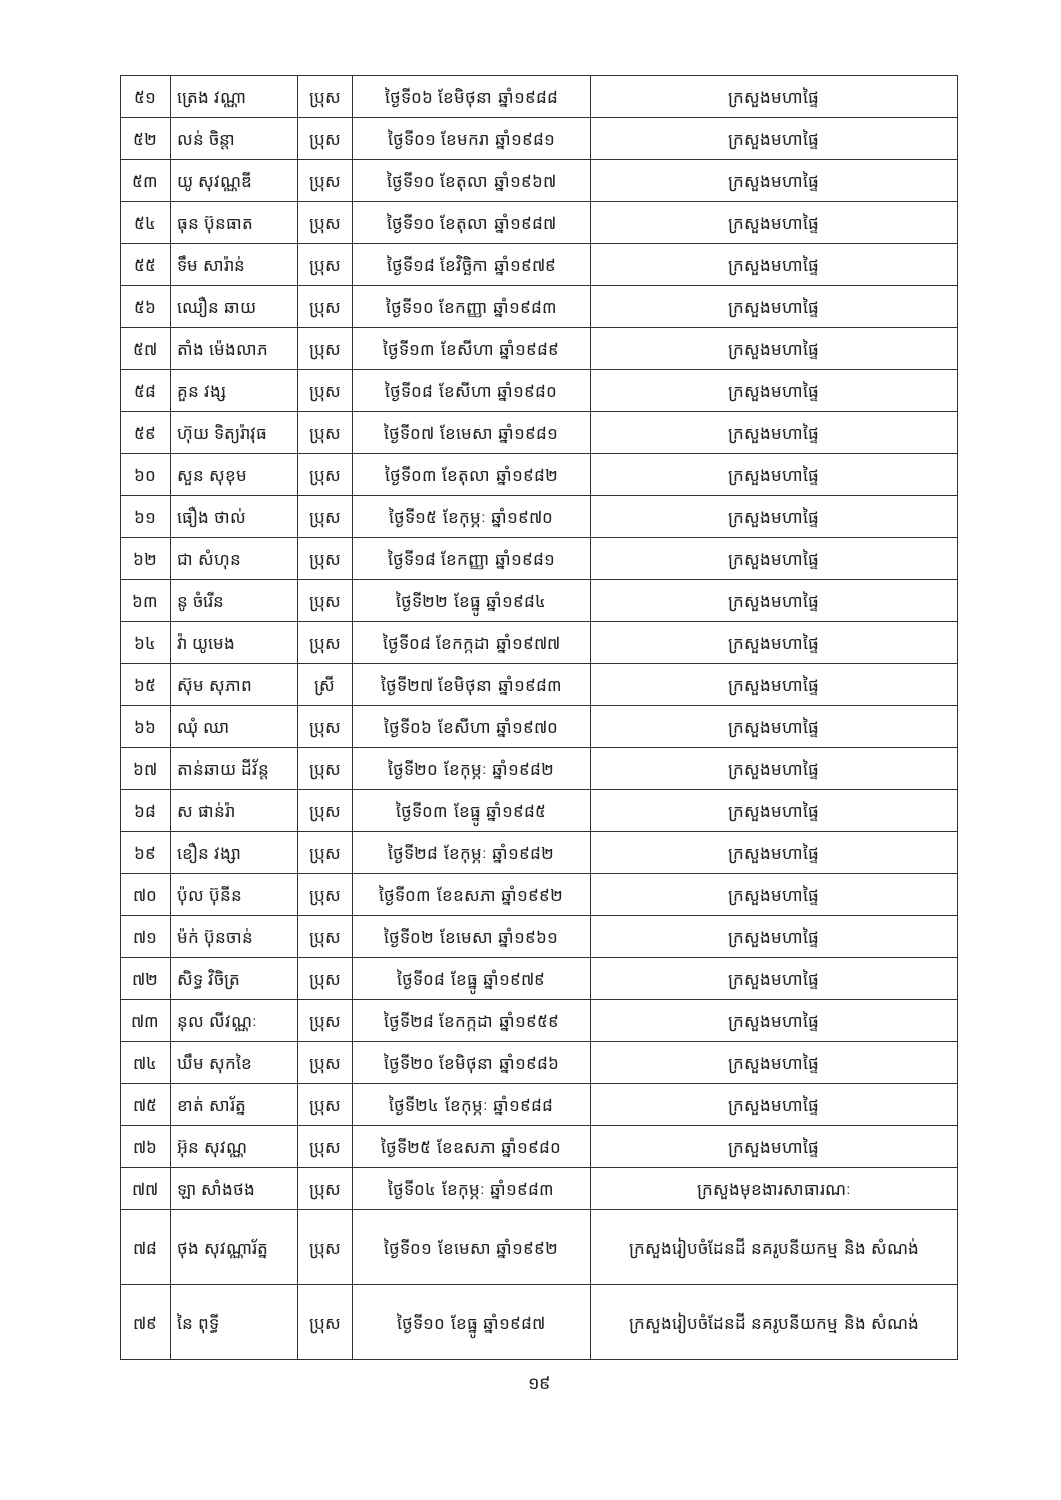| ៥១ | ត្រេង វណ្ណា | ប្រុស | ថ្ងៃទី០៦ ខែមិថុនា ឆ្នាំ១៩៨៨ | ក្រសួងមហាផ្ទៃ |
| ៥២ | លន់ ចិន្តា | ប្រុស | ថ្ងៃទី០១ ខែមករា ឆ្នាំ១៩៨១ | ក្រសួងមហាផ្ទៃ |
| ៥៣ | យូ សុវណ្ណឌី | ប្រុស | ថ្ងៃទី១០ ខែតុលា ឆ្នាំ១៩៦៧ | ក្រសួងមហាផ្ទៃ |
| ៥៤ | ធុន ប៊ុនធាត | ប្រុស | ថ្ងៃទី១០ ខែតុលា ឆ្នាំ១៩៨៧ | ក្រសួងមហាផ្ទៃ |
| ៥៥ | ទឹម សារ៉ាន់ | ប្រុស | ថ្ងៃទី១៨ ខែវិច្ឆិកា ឆ្នាំ១៩៧៩ | ក្រសួងមហាផ្ទៃ |
| ៥៦ | ឈឿន ឆាយ | ប្រុស | ថ្ងៃទី១០ ខែកញ្ញា ឆ្នាំ១៩៨៣ | ក្រសួងមហាផ្ទៃ |
| ៥៧ | តាំង ម៉េងលាភ | ប្រុស | ថ្ងៃទី១៣ ខែសីហា ឆ្នាំ១៩៨៩ | ក្រសួងមហាផ្ទៃ |
| ៥៨ | គួន វង្ស | ប្រុស | ថ្ងៃទី០៨ ខែសីហា ឆ្នាំ១៩៨០ | ក្រសួងមហាផ្ទៃ |
| ៥៩ | ហ៊ុយ ទិត្យរ៉ាវុធ | ប្រុស | ថ្ងៃទី០៧ ខែមេសា ឆ្នាំ១៩៨១ | ក្រសួងមហាផ្ទៃ |
| ៦០ | សួន សុខុម | ប្រុស | ថ្ងៃទី០៣ ខែតុលា ឆ្នាំ១៩៨២ | ក្រសួងមហាផ្ទៃ |
| ៦១ | ធឿង ថាល់ | ប្រុស | ថ្ងៃទី១៥ ខែកុម្ភៈ ឆ្នាំ១៩៧០ | ក្រសួងមហាផ្ទៃ |
| ៦២ | ជា សំហុន | ប្រុស | ថ្ងៃទី១៨ ខែកញ្ញា ឆ្នាំ១៩៨១ | ក្រសួងមហាផ្ទៃ |
| ៦៣ | នូ ចំរើន | ប្រុស | ថ្ងៃទី២២ ខែធ្នូ ឆ្នាំ១៩៨៤ | ក្រសួងមហាផ្ទៃ |
| ៦៤ | វ៉ា យូមេង | ប្រុស | ថ្ងៃទី០៨ ខែកក្កដា ឆ្នាំ១៩៧៧ | ក្រសួងមហាផ្ទៃ |
| ៦៥ | ស៊ុម សុភាព | ស្រី | ថ្ងៃទី២៧ ខែមិថុនា ឆ្នាំ១៩៨៣ | ក្រសួងមហាផ្ទៃ |
| ៦៦ | ឈុំ ឈា | ប្រុស | ថ្ងៃទី០៦ ខែសីហា ឆ្នាំ១៩៧០ | ក្រសួងមហាផ្ទៃ |
| ៦៧ | តាន់ឆាយ ដីវ័ន្ត | ប្រុស | ថ្ងៃទី២០ ខែកុម្ភៈ ឆ្នាំ១៩៨២ | ក្រសួងមហាផ្ទៃ |
| ៦៨ | ស ផាន់រ៉ា | ប្រុស | ថ្ងៃទី០៣ ខែធ្នូ ឆ្នាំ១៩៨៥ | ក្រសួងមហាផ្ទៃ |
| ៦៩ | ខឿន វង្សា | ប្រុស | ថ្ងៃទី២៨ ខែកុម្ភៈ ឆ្នាំ១៩៨២ | ក្រសួងមហាផ្ទៃ |
| ៧០ | ប៉ុល ប៊ុនីន | ប្រុស | ថ្ងៃទី០៣ ខែឧសភា ឆ្នាំ១៩៩២ | ក្រសួងមហាផ្ទៃ |
| ៧១ | ម៉ក់ ប៊ុនចាន់ | ប្រុស | ថ្ងៃទី០២ ខែមេសា ឆ្នាំ១៩៦១ | ក្រសួងមហាផ្ទៃ |
| ៧២ | សិទ្ធ វិចិត្រ | ប្រុស | ថ្ងៃទី០៨ ខែធ្នូ ឆ្នាំ១៩៧៩ | ក្រសួងមហាផ្ទៃ |
| ៧៣ | នុល លីវណ្ណៈ | ប្រុស | ថ្ងៃទី២៨ ខែកក្កដា ឆ្នាំ១៩៥៩ | ក្រសួងមហាផ្ទៃ |
| ៧៤ | ឃឹម សុកខៃ | ប្រុស | ថ្ងៃទី២០ ខែមិថុនា ឆ្នាំ១៩៨៦ | ក្រសួងមហាផ្ទៃ |
| ៧៥ | ខាត់ សារ័ត្ន | ប្រុស | ថ្ងៃទី២៤ ខែកុម្ភៈ ឆ្នាំ១៩៨៨ | ក្រសួងមហាផ្ទៃ |
| ៧៦ | អ៊ុន សុវណ្ណ | ប្រុស | ថ្ងៃទី២៥ ខែឧសភា ឆ្នាំ១៩៨០ | ក្រសួងមហាផ្ទៃ |
| ៧៧ | ឡា សាំងថង | ប្រុស | ថ្ងៃទី០៤ ខែកុម្ភៈ ឆ្នាំ១៩៨៣ | ក្រសួងមុខងារសាធារណៈ |
| ៧៨ | ថុង សុវណ្ណារ័ត្ន | ប្រុស | ថ្ងៃទី០១ ខែមេសា ឆ្នាំ១៩៩២ | ក្រសួងរៀបចំដែនដី នគរូបនីយកម្ម និង សំណង់ |
| ៧៩ | នៃ ពុទ្ធី | ប្រុស | ថ្ងៃទី១០ ខែធ្នូ ឆ្នាំ១៩៨៧ | ក្រសួងរៀបចំដែនដី នគរូបនីយកម្ម និង សំណង់ |
១៩